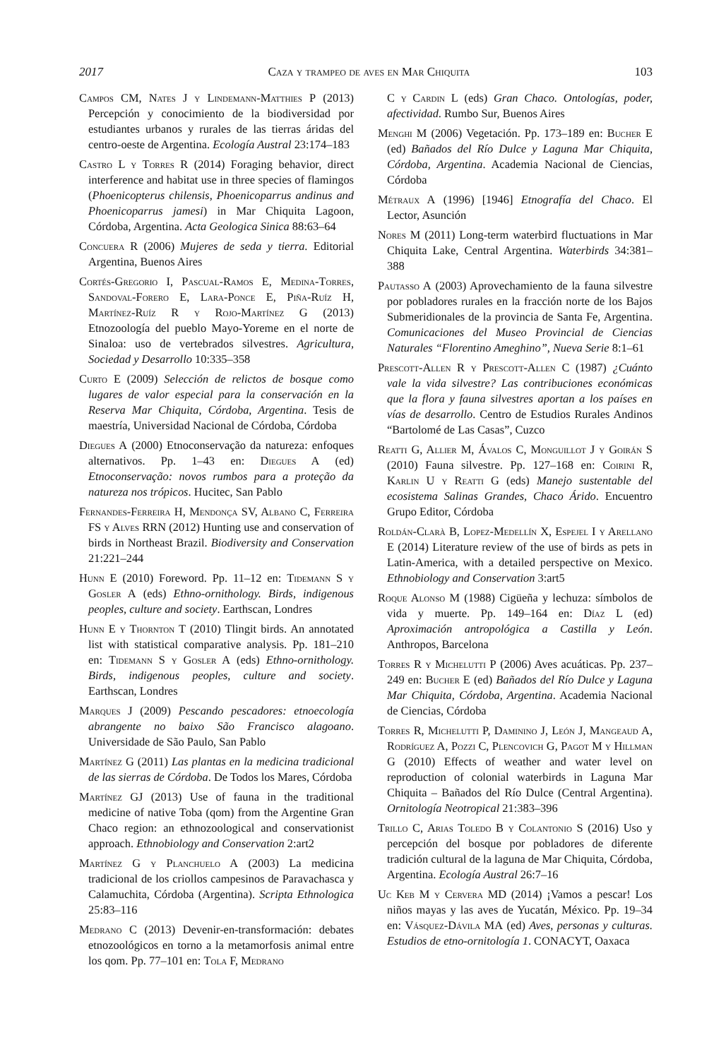2017 Caza y trampeo de aves en Mar Chiquita 103
Campos CM, Nates J y Lindemann-Matthies P (2013) Percepción y conocimiento de la biodiversidad por estudiantes urbanos y rurales de las tierras áridas del centro-oeste de Argentina. Ecología Austral 23:174–183
Castro L y Torres R (2014) Foraging behavior, direct interference and habitat use in three species of flamingos (Phoenicopterus chilensis, Phoenicoparrus andinus and Phoenicoparrus jamesi) in Mar Chiquita Lagoon, Córdoba, Argentina. Acta Geologica Sinica 88:63–64
Concuera R (2006) Mujeres de seda y tierra. Editorial Argentina, Buenos Aires
Cortés-Gregorio I, Pascual-Ramos E, Medina-Torres, Sandoval-Forero E, Lara-Ponce E, Piña-Ruíz H, Martínez-Ruíz R y Rojo-Martínez G (2013) Etnozoología del pueblo Mayo-Yoreme en el norte de Sinaloa: uso de vertebrados silvestres. Agricultura, Sociedad y Desarrollo 10:335–358
Curto E (2009) Selección de relictos de bosque como lugares de valor especial para la conservación en la Reserva Mar Chiquita, Córdoba, Argentina. Tesis de maestría, Universidad Nacional de Córdoba, Córdoba
Diegues A (2000) Etnoconservação da natureza: enfoques alternativos. Pp. 1–43 en: Diegues A (ed) Etnoconservação: novos rumbos para a proteção da natureza nos trópicos. Hucitec, San Pablo
Fernandes-Ferreira H, Mendonça SV, Albano C, Ferreira FS y Alves RRN (2012) Hunting use and conservation of birds in Northeast Brazil. Biodiversity and Conservation 21:221–244
Hunn E (2010) Foreword. Pp. 11–12 en: Tidemann S y Gosler A (eds) Ethno-ornithology. Birds, indigenous peoples, culture and society. Earthscan, Londres
Hunn E y Thornton T (2010) Tlingit birds. An annotated list with statistical comparative analysis. Pp. 181–210 en: Tidemann S y Gosler A (eds) Ethno-ornithology. Birds, indigenous peoples, culture and society. Earthscan, Londres
Marques J (2009) Pescando pescadores: etnoecología abrangente no baixo São Francisco alagoano. Universidade de São Paulo, San Pablo
Martínez G (2011) Las plantas en la medicina tradicional de las sierras de Córdoba. De Todos los Mares, Córdoba
Martínez GJ (2013) Use of fauna in the traditional medicine of native Toba (qom) from the Argentine Gran Chaco region: an ethnozoological and conservationist approach. Ethnobiology and Conservation 2:art2
Martínez G y Planchuelo A (2003) La medicina tradicional de los criollos campesinos de Paravachasca y Calamuchita, Córdoba (Argentina). Scripta Ethnologica 25:83–116
Medrano C (2013) Devenir-en-transformación: debates etnozoológicos en torno a la metamorfosis animal entre los qom. Pp. 77–101 en: Tola F, Medrano
C y Cardin L (eds) Gran Chaco. Ontologías, poder, afectividad. Rumbo Sur, Buenos Aires
Menghi M (2006) Vegetación. Pp. 173–189 en: Bucher E (ed) Bañados del Río Dulce y Laguna Mar Chiquita, Córdoba, Argentina. Academia Nacional de Ciencias, Córdoba
Métraux A (1996) [1946] Etnografía del Chaco. El Lector, Asunción
Nores M (2011) Long-term waterbird fluctuations in Mar Chiquita Lake, Central Argentina. Waterbirds 34:381–388
Pautasso A (2003) Aprovechamiento de la fauna silvestre por pobladores rurales en la fracción norte de los Bajos Submeridionales de la provincia de Santa Fe, Argentina. Comunicaciones del Museo Provincial de Ciencias Naturales “Florentino Ameghino”, Nueva Serie 8:1–61
Prescott-Allen R y Prescott-Allen C (1987) ¿Cuánto vale la vida silvestre? Las contribuciones económicas que la flora y fauna silvestres aportan a los países en vías de desarrollo. Centro de Estudios Rurales Andinos “Bartolomé de Las Casas”, Cuzco
Reatti G, Allier M, Ávalos C, Monguillot J y Goirán S (2010) Fauna silvestre. Pp. 127–168 en: Coirini R, Karlin U y Reatti G (eds) Manejo sustentable del ecosistema Salinas Grandes, Chaco Árido. Encuentro Grupo Editor, Córdoba
Roldán-Clarà B, Lopez-Medellín X, Espejel I y Arellano E (2014) Literature review of the use of birds as pets in Latin-America, with a detailed perspective on Mexico. Ethnobiology and Conservation 3:art5
Roque Alonso M (1988) Cigüeña y lechuza: símbolos de vida y muerte. Pp. 149–164 en: Díaz L (ed) Aproximación antropológica a Castilla y León. Anthropos, Barcelona
Torres R y Michelutti P (2006) Aves acuáticas. Pp. 237–249 en: Bucher E (ed) Bañados del Río Dulce y Laguna Mar Chiquita, Córdoba, Argentina. Academia Nacional de Ciencias, Córdoba
Torres R, Michelutti P, Daminino J, León J, Mangeaud A, Rodríguez A, Pozzi C, Plencovich G, Pagot M y Hillman G (2010) Effects of weather and water level on reproduction of colonial waterbirds in Laguna Mar Chiquita – Bañados del Río Dulce (Central Argentina). Ornitología Neotropical 21:383–396
Trillo C, Arias Toledo B y Colantonio S (2016) Uso y percepción del bosque por pobladores de diferente tradición cultural de la laguna de Mar Chiquita, Córdoba, Argentina. Ecología Austral 26:7–16
Uc Keb M y Cervera MD (2014) ¡Vamos a pescar! Los niños mayas y las aves de Yucatán, México. Pp. 19–34 en: Vásquez-Dávila MA (ed) Aves, personas y culturas. Estudios de etno-ornitología 1. CONACYT, Oaxaca